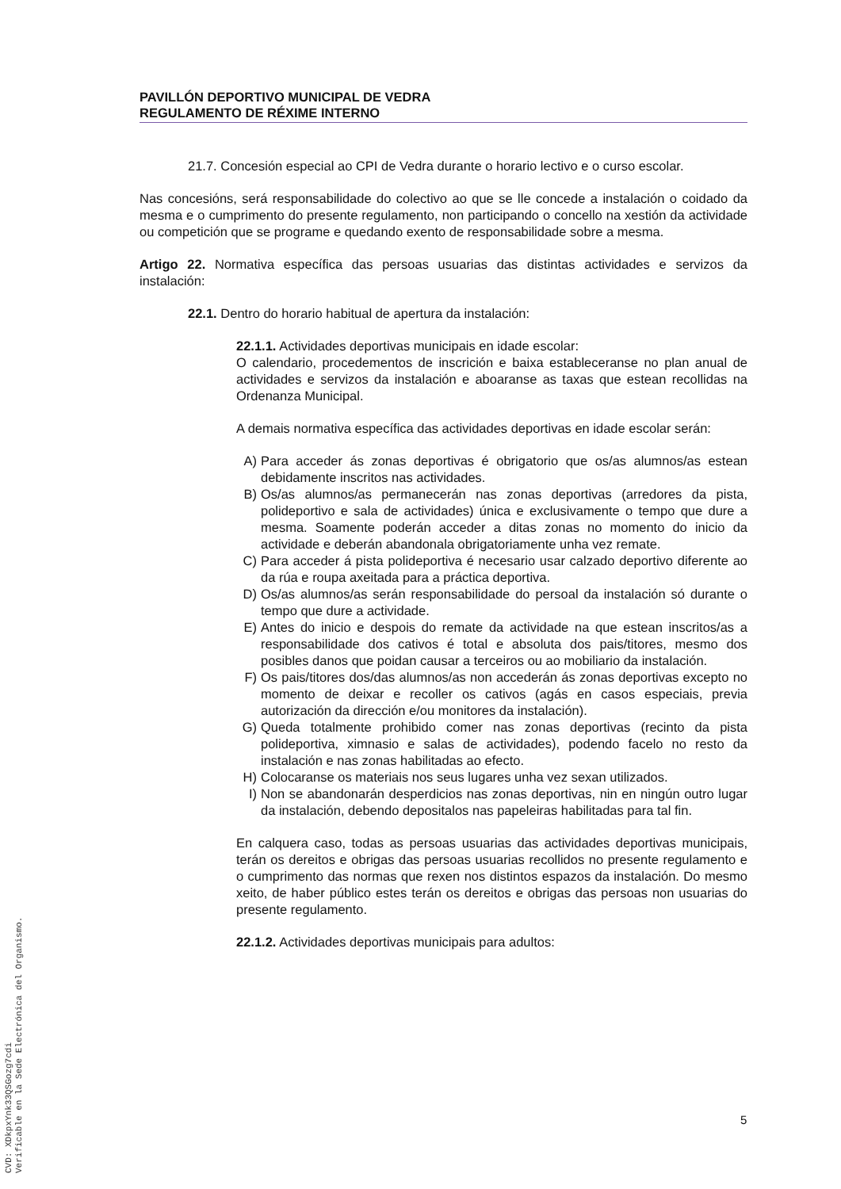PAVILLÓN DEPORTIVO MUNICIPAL DE VEDRA
REGULAMENTO DE RÉXIME INTERNO
21.7. Concesión especial ao CPI de Vedra durante o horario lectivo e o curso escolar.
Nas concesións, será responsabilidade do colectivo ao que se lle concede a instalación o coidado da mesma e o cumprimento do presente regulamento, non participando o concello na xestión da actividade ou competición que se programe e quedando exento de responsabilidade sobre a mesma.
Artigo 22. Normativa específica das persoas usuarias das distintas actividades e servizos da instalación:
22.1. Dentro do horario habitual de apertura da instalación:
22.1.1. Actividades deportivas municipais en idade escolar:
O calendario, procedementos de inscrición e baixa estableceranse no plan anual de actividades e servizos da instalación e aboaranse as taxas que estean recollidas na Ordenanza Municipal.
A demais normativa específica das actividades deportivas en idade escolar serán:
A) Para acceder ás zonas deportivas é obrigatorio que os/as alumnos/as estean debidamente inscritos nas actividades.
B) Os/as alumnos/as permanecerán nas zonas deportivas (arredores da pista, polideportivo e sala de actividades) única e exclusivamente o tempo que dure a mesma. Soamente poderán acceder a ditas zonas no momento do inicio da actividade e deberán abandonala obrigatoriamente unha vez remate.
C) Para acceder á pista polideportiva é necesario usar calzado deportivo diferente ao da rúa e roupa axeitada para a práctica deportiva.
D) Os/as alumnos/as serán responsabilidade do persoal da instalación só durante o tempo que dure a actividade.
E) Antes do inicio e despois do remate da actividade na que estean inscritos/as a responsabilidade dos cativos é total e absoluta dos pais/titores, mesmo dos posibles danos que poidan causar a terceiros ou ao mobiliario da instalación.
F) Os pais/titores dos/das alumnos/as non accederán ás zonas deportivas excepto no momento de deixar e recoller os cativos (agás en casos especiais, previa autorización da dirección e/ou monitores da instalación).
G) Queda totalmente prohibido comer nas zonas deportivas (recinto da pista polideportiva, ximnasio e salas de actividades), podendo facelo no resto da instalación e nas zonas habilitadas ao efecto.
H) Colocaranse os materiais nos seus lugares unha vez sexan utilizados.
I) Non se abandonarán desperdicios nas zonas deportivas, nin en ningún outro lugar da instalación, debendo depositalos nas papeleiras habilitadas para tal fin.
En calquera caso, todas as persoas usuarias das actividades deportivas municipais, terán os dereitos e obrigas das persoas usuarias recollidos no presente regulamento e o cumprimento das normas que rexen nos distintos espazos da instalación. Do mesmo xeito, de haber público estes terán os dereitos e obrigas das persoas non usuarias do presente regulamento.
22.1.2. Actividades deportivas municipais para adultos:
CVD: XDkpxYnk33QSGozg7cdi
Verificable en la Sede Electrónica del Organismo.
5